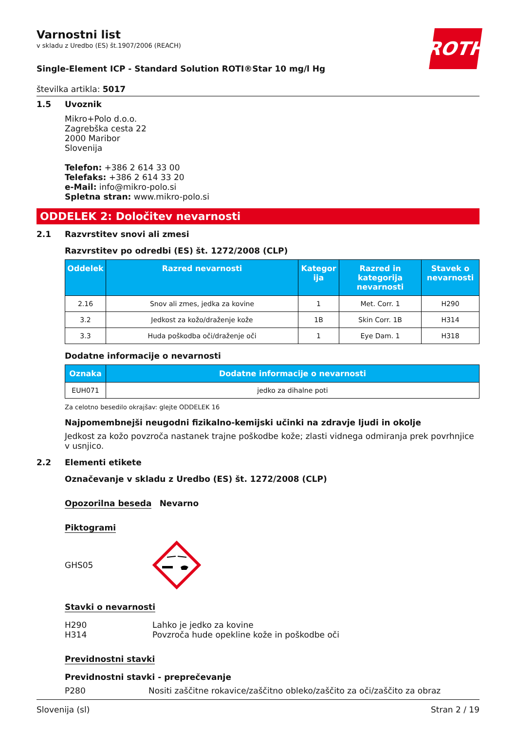ROTH
Varnostni list
v skladu z Uredbo (ES) št.1907/2006 (REACH)
Single-Element ICP - Standard Solution ROTI®Star 10 mg/l Hg
številka artikla: 5017
1.5 Uvoznik
Mikro+Polo d.o.o.
Zagrebška cesta 22
2000 Maribor
Slovenija
Telefon: +386 2 614 33 00
Telefaks: +386 2 614 33 20
e-Mail: info@mikro-polo.si
Spletna stran: www.mikro-polo.si
ODDELEK 2: Določitev nevarnosti
2.1 Razvrstitev snovi ali zmesi
Razvrstitev po odredbi (ES) št. 1272/2008 (CLP)
| Oddelek | Razred nevarnosti | Kategor ija | Razred in kategorija nevarnosti | Stavek o nevarnosti |
| --- | --- | --- | --- | --- |
| 2.16 | Snov ali zmes, jedka za kovine | 1 | Met. Corr. 1 | H290 |
| 3.2 | Jedkost za kožo/draženje kože | 1B | Skin Corr. 1B | H314 |
| 3.3 | Huda poškodba oči/draženje oči | 1 | Eye Dam. 1 | H318 |
Dodatne informacije o nevarnosti
| Oznaka | Dodatne informacije o nevarnosti |
| --- | --- |
| EUH071 | jedko za dihalne poti |
Za celotno besedilo okrajšav: glejte ODDELEK 16
Najpomembnejši neugodni fizikalno-kemijski učinki na zdravje ljudi in okolje
Jedkost za kožo povzroča nastanek trajne poškodbe kože; zlasti vidnega odmiranja prek povrhnjice v usnjico.
2.2 Elementi etikete
Označevanje v skladu z Uredbo (ES) št. 1272/2008 (CLP)
Opozorilna beseda Nevarno
Piktogrami
GHS05
Stavki o nevarnosti
H290 Lahko je jedko za kovine
H314 Povzroča hude opekline kože in poškodbe oči
Previdnostni stavki
Previdnostni stavki - preprečevanje
P280 Nositi zaščitne rokavice/zaščitno obleko/zaščito za oči/zaščito za obraz
Slovenija (sl) Stran 2 / 19